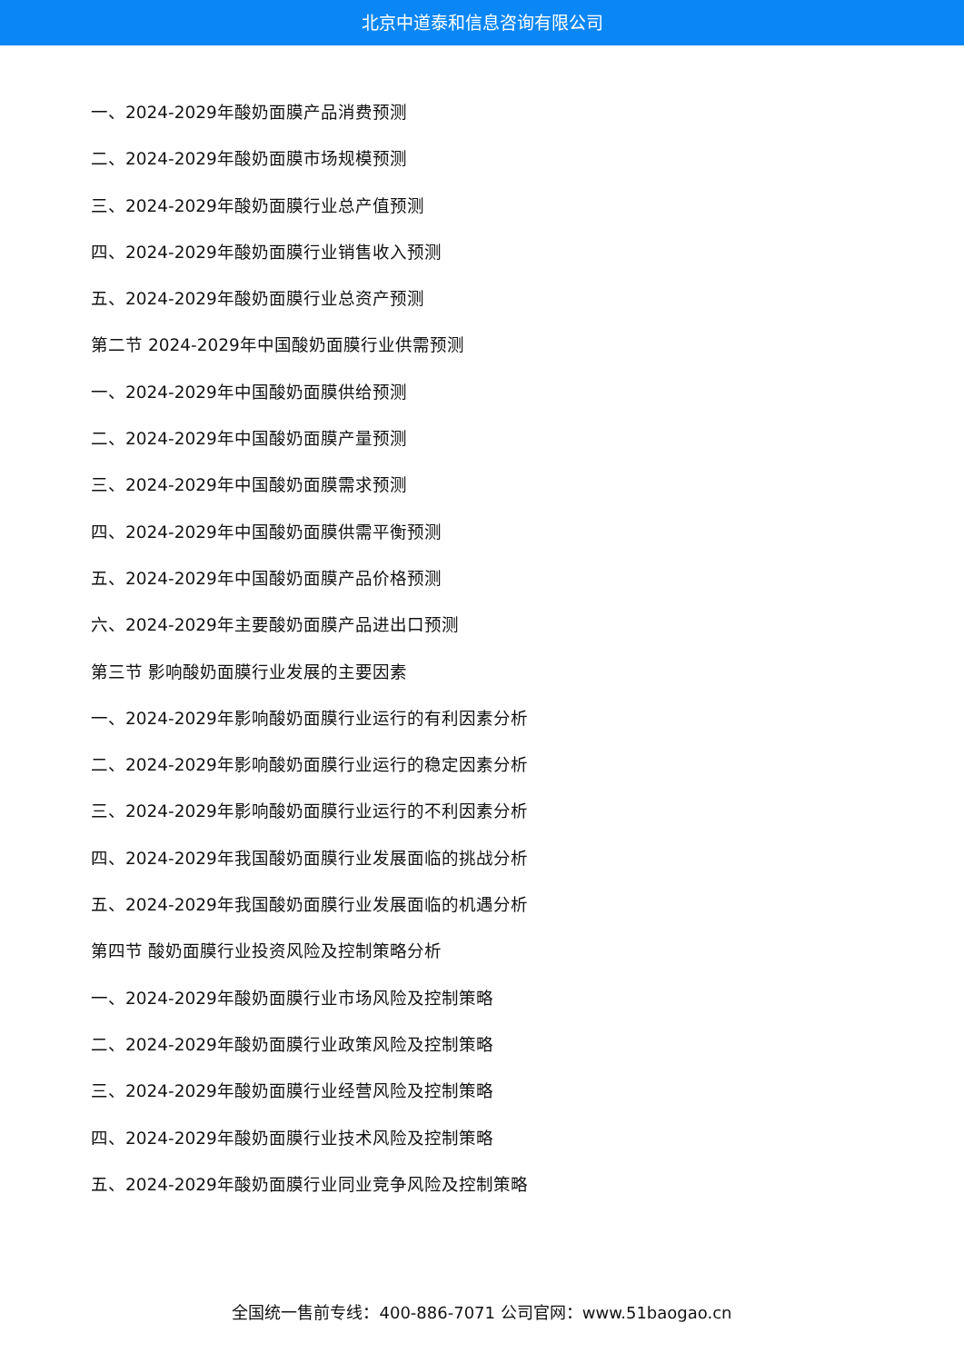北京中道泰和信息咨询有限公司
一、2024-2029年酸奶面膜产品消费预测
二、2024-2029年酸奶面膜市场规模预测
三、2024-2029年酸奶面膜行业总产值预测
四、2024-2029年酸奶面膜行业销售收入预测
五、2024-2029年酸奶面膜行业总资产预测
第二节 2024-2029年中国酸奶面膜行业供需预测
一、2024-2029年中国酸奶面膜供给预测
二、2024-2029年中国酸奶面膜产量预测
三、2024-2029年中国酸奶面膜需求预测
四、2024-2029年中国酸奶面膜供需平衡预测
五、2024-2029年中国酸奶面膜产品价格预测
六、2024-2029年主要酸奶面膜产品进出口预测
第三节 影响酸奶面膜行业发展的主要因素
一、2024-2029年影响酸奶面膜行业运行的有利因素分析
二、2024-2029年影响酸奶面膜行业运行的稳定因素分析
三、2024-2029年影响酸奶面膜行业运行的不利因素分析
四、2024-2029年我国酸奶面膜行业发展面临的挑战分析
五、2024-2029年我国酸奶面膜行业发展面临的机遇分析
第四节 酸奶面膜行业投资风险及控制策略分析
一、2024-2029年酸奶面膜行业市场风险及控制策略
二、2024-2029年酸奶面膜行业政策风险及控制策略
三、2024-2029年酸奶面膜行业经营风险及控制策略
四、2024-2029年酸奶面膜行业技术风险及控制策略
五、2024-2029年酸奶面膜行业同业竞争风险及控制策略
全国统一售前专线：400-886-7071 公司官网：www.51baogao.cn